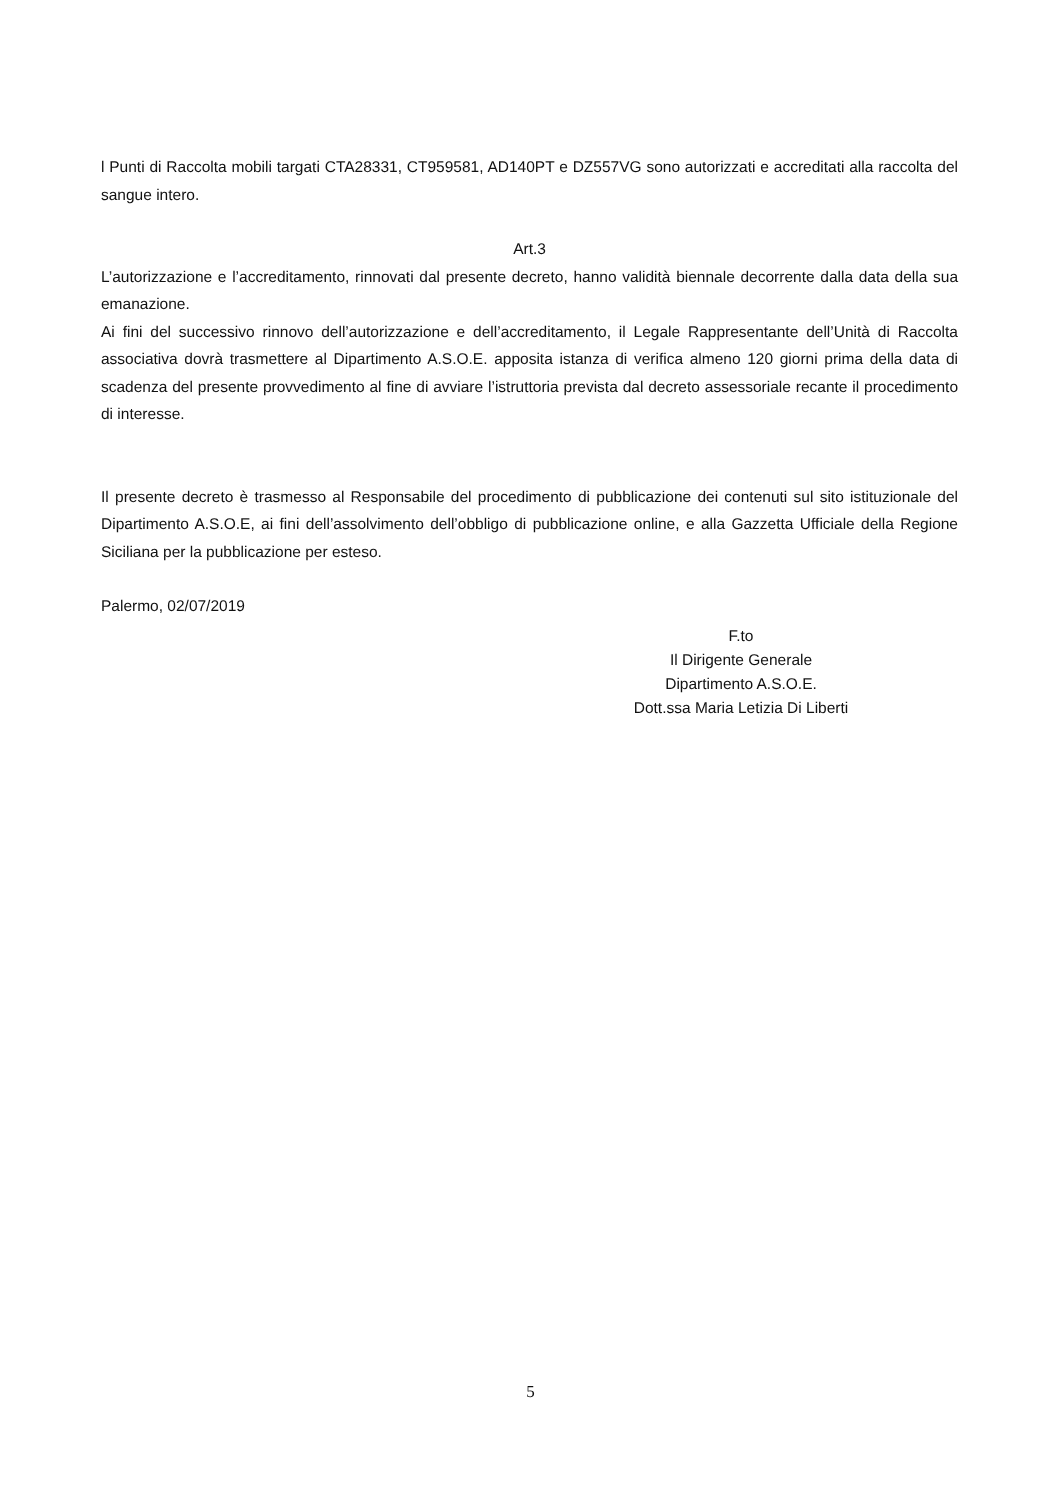l Punti di Raccolta mobili targati CTA28331, CT959581, AD140PT e DZ557VG sono autorizzati e accreditati alla raccolta del sangue intero.
Art.3
L’autorizzazione e l’accreditamento, rinnovati dal presente decreto, hanno validità biennale decorrente dalla data della sua emanazione.
Ai fini del successivo rinnovo dell’autorizzazione e dell’accreditamento, il Legale Rappresentante dell’Unità di Raccolta associativa dovrà trasmettere al Dipartimento A.S.O.E. apposita istanza di verifica almeno 120 giorni prima della data di scadenza del presente provvedimento al fine di avviare l’istruttoria prevista dal decreto assessoriale recante il procedimento di interesse.
Il presente decreto è trasmesso al Responsabile del procedimento di pubblicazione dei contenuti sul sito istituzionale del Dipartimento A.S.O.E, ai fini dell’assolvimento dell’obbligo di pubblicazione online, e alla Gazzetta Ufficiale della Regione Siciliana per la pubblicazione per esteso.
Palermo, 02/07/2019
F.to
Il Dirigente Generale
Dipartimento A.S.O.E.
Dott.ssa Maria Letizia Di Liberti
5